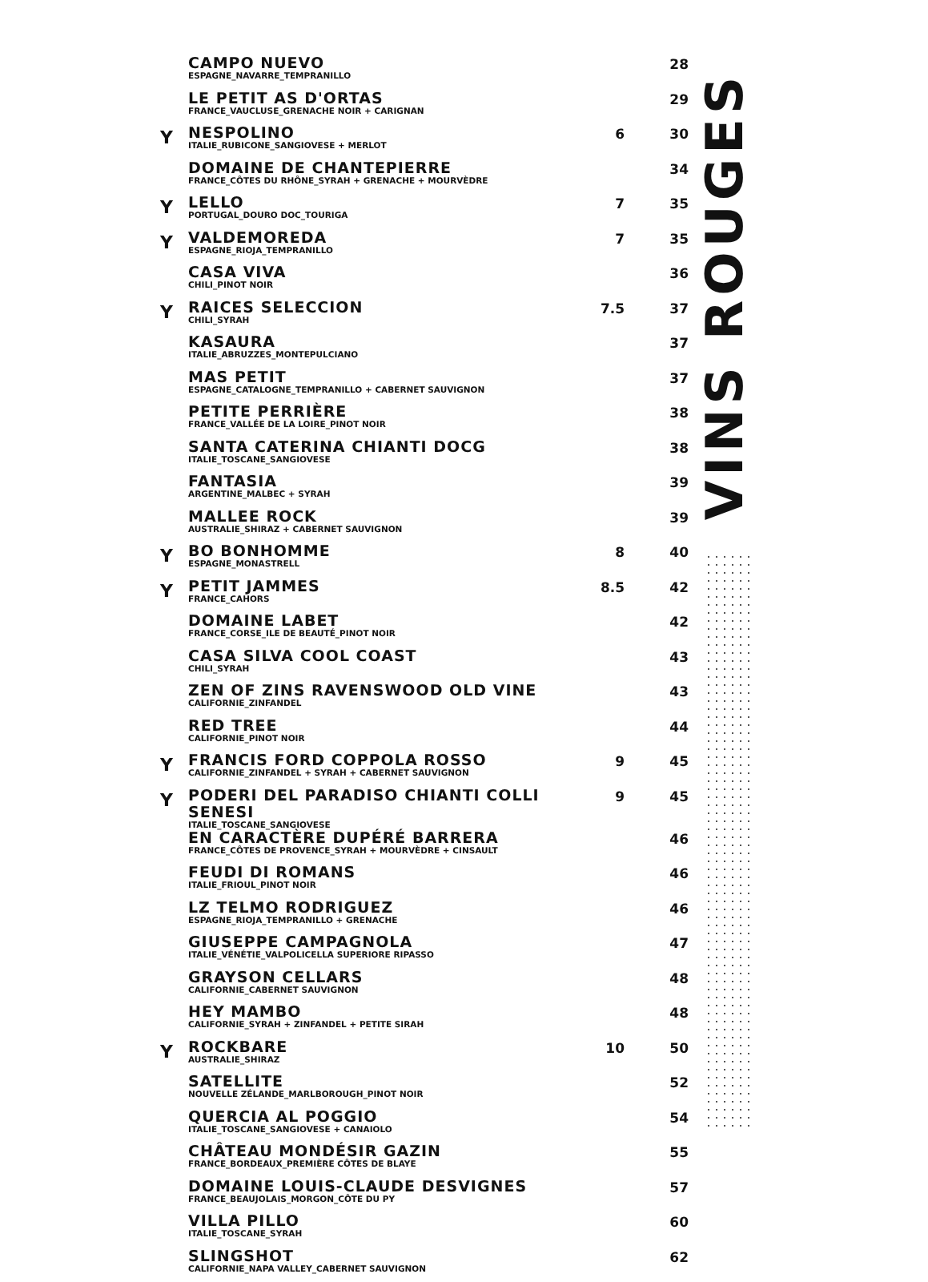| | CAMPO NUEVO ESPAGNE_NAVARRE_TEMPRANILLO | | 28 |
| | LE PETIT AS D'ORTAS FRANCE_VAUCLUSE_GRENACHE NOIR + CARIGNAN | | 29 |
| Y | NESPOLINO ITALIE_RUBICONE_SANGIOVESE + MERLOT | 6 | 30 |
| | DOMAINE DE CHANTEPIERRE FRANCE_CÔTES DU RHÔNE_SYRAH + GRENACHE + MOURVÈDRE | | 34 |
| Y | LELLO PORTUGAL_DOURO DOC_TOURIGA | 7 | 35 |
| Y | VALDEMOREDA ESPAGNE_RIOJA_TEMPRANILLO | 7 | 35 |
| | CASA VIVA CHILI_PINOT NOIR | | 36 |
| Y | RAICES SELECCION CHILI_SYRAH | 7.5 | 37 |
| | KASAURA ITALIE_ABRUZZES_MONTEPULCIANO | | 37 |
| | MAS PETIT ESPAGNE_CATALOGNE_TEMPRANILLO + CABERNET SAUVIGNON | | 37 |
| | PETITE PERRIÈRE FRANCE_VALLÉE DE LA LOIRE_PINOT NOIR | | 38 |
| | SANTA CATERINA CHIANTI DOCG ITALIE_TOSCANE_SANGIOVESE | | 38 |
| | FANTASIA ARGENTINE_MALBEC + SYRAH | | 39 |
| | MALLEE ROCK AUSTRALIE_SHIRAZ + CABERNET SAUVIGNON | | 39 |
| Y | BO BONHOMME ESPAGNE_MONASTRELL | 8 | 40 |
| Y | PETIT JAMMES FRANCE_CAHORS | 8.5 | 42 |
| | DOMAINE LABET FRANCE_CORSE_ILE DE BEAUTÉ_PINOT NOIR | | 42 |
| | CASA SILVA COOL COAST CHILI_SYRAH | | 43 |
| | ZEN OF ZINS RAVENSWOOD OLD VINE CALIFORNIE_ZINFANDEL | | 43 |
| | RED TREE CALIFORNIE_PINOT NOIR | | 44 |
| Y | FRANCIS FORD COPPOLA ROSSO CALIFORNIE_ZINFANDEL + SYRAH + CABERNET SAUVIGNON | 9 | 45 |
| Y | PODERI DEL PARADISO CHIANTI COLLI SENESI ITALIE_TOSCANE_SANGIOVESE | 9 | 45 |
| | EN CARACTÈRE DUPÉRÉ BARRERA FRANCE_CÔTES DE PROVENCE_SYRAH + MOURVÈDRE + CINSAULT | | 46 |
| | FEUDI DI ROMANS ITALIE_FRIOUL_PINOT NOIR | | 46 |
| | LZ TELMO RODRIGUEZ ESPAGNE_RIOJA_TEMPRANILLO + GRENACHE | | 46 |
| | GIUSEPPE CAMPAGNOLA ITALIE_VÉNÉTIE_VALPOLICELLA SUPERIORE RIPASSO | | 47 |
| | GRAYSON CELLARS CALIFORNIE_CABERNET SAUVIGNON | | 48 |
| | HEY MAMBO CALIFORNIE_SYRAH + ZINFANDEL + PETITE SIRAH | | 48 |
| Y | ROCKBARE AUSTRALIE_SHIRAZ | 10 | 50 |
| | SATELLITE NOUVELLE ZÉLANDE_MARLBOROUGH_PINOT NOIR | | 52 |
| | QUERCIA AL POGGIO ITALIE_TOSCANE_SANGIOVESE + CANAIOLO | | 54 |
| | CHÂTEAU MONDÉSIR GAZIN FRANCE_BORDEAUX_PREMIÈRE CÔTES DE BLAYE | | 55 |
| | DOMAINE LOUIS-CLAUDE DESVIGNES FRANCE_BEAUJOLAIS_MORGON_CÔTE DU PY | | 57 |
| | VILLA PILLO ITALIE_TOSCANE_SYRAH | | 60 |
| | SLINGSHOT CALIFORNIE_NAPA VALLEY_CABERNET SAUVIGNON | | 62 |
VINS ROUGES